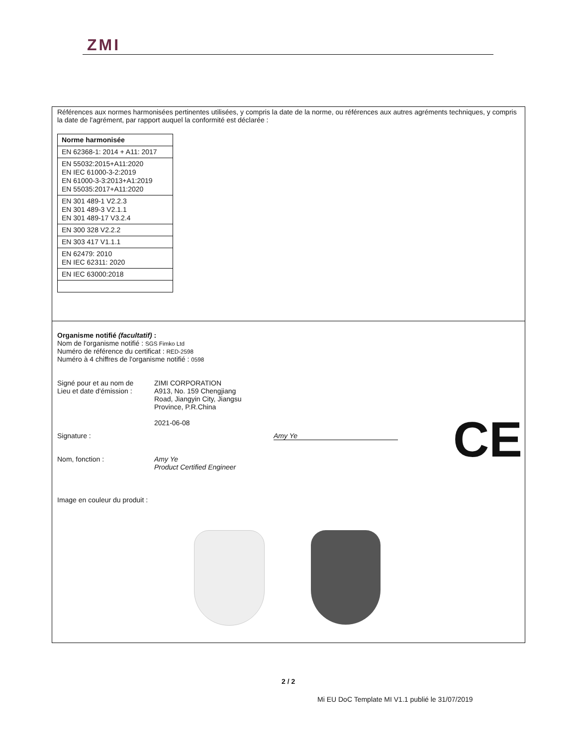ZMI
Références aux normes harmonisées pertinentes utilisées, y compris la date de la norme, ou références aux autres agréments techniques, y compris la date de l'agrément, par rapport auquel la conformité est déclarée :
| Norme harmonisée |
| EN 62368-1: 2014 + A11: 2017 |
| EN 55032:2015+A11:2020 EN IEC 61000-3-2:2019 EN 61000-3-3:2013+A1:2019 EN 55035:2017+A11:2020 |
| EN 301 489-1 V2.2.3 EN 301 489-3 V2.1.1 EN 301 489-17 V3.2.4 |
| EN 300 328 V2.2.2 |
| EN 303 417 V1.1.1 |
| EN 62479: 2010 EN IEC 62311: 2020 |
| EN IEC 63000:2018 |
Organisme notifié (facultatif) :
Nom de l'organisme notifié : SGS Fimko Ltd
Numéro de référence du certificat : RED-2598
Numéro à 4 chiffres de l'organisme notifié : 0598
Signé pour et au nom de
Lieu et date d'émission :
ZIMI CORPORATION
A913, No. 159 Chengjiang
Road, Jiangyin City, Jiangsu
Province, P.R.China
2021-06-08
Signature : Amy Ye
Nom, fonction : Amy Ye
Product Certified Engineer
Image en couleur du produit :
CE
2 / 2
Mi EU DoC Template MI V1.1 publié le 31/07/2019